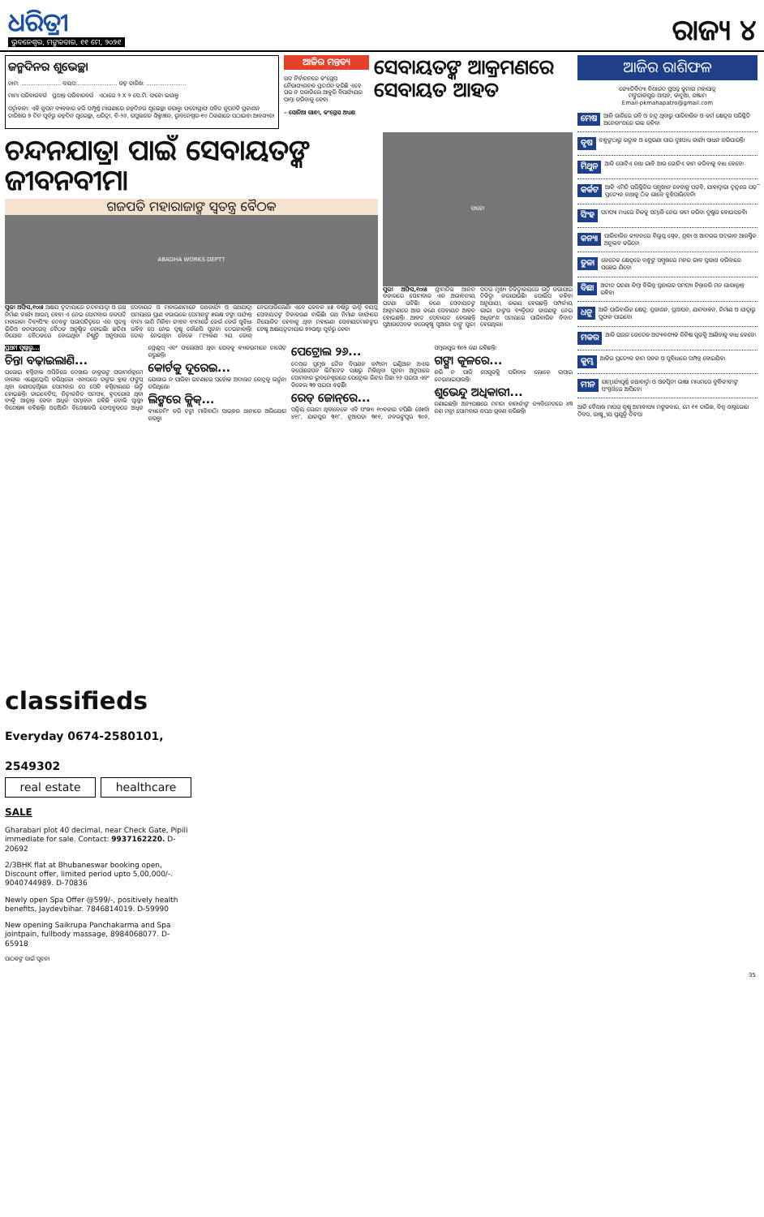ଧରିତ୍ରୀ
ଭୁବନେଶ୍ୱର, ମଙ୍ଗଳବାର, ୧୧ ମେ, ୨୦୨୧
ରାଜ୍ୟ ୪
ଜନ୍ମଦିନର ଶୁଭେଚ୍ଛା
ନାମ: ...................... ବୟସ:...................... ଜନ୍ମ ତାରିଖ: ......................
ମାମା ପରିବାରବର୍ଗ ପ୍ରଶାନ୍ତ ପରିବାରବର୍ଗ ଏଠାରେ ୨ X ୨ ସେ.ମି. ଫଟୋ ଲଗାନ୍ତୁ
ସର୍ତ୍ତାବଳୀ: ଏହି କୁପନ ବ୍ୟବହାର କରି ସମ୍ପୂର୍ଣ୍ଣ ମାଗଣାରେ ଜନ୍ମଦିନର ଶୁଭେଚ୍ଛା କରାନ୍ତୁ। ଫଟୋଗ୍ରାଫ ସହିତ କୁପନଟି ପ୍ରକାଶନ ତାରିଖର ୭ ଦିନ ପୂର୍ବରୁ ଜନ୍ମଦିନ ଶୁଭେଚ୍ଛା, ଧରିତ୍ରୀ, ବି-୨୬, ରସୁଲଗଡ ଶିଳ୍ପାଞ୍ଚଳ, ଭୁବନେଶ୍ୱର-୧୦ ଠିକଣାରେ ପଠାଇବା ଆବଶ୍ୟକ।
ଆଜିର ମନ୍ତବ୍ୟ
ଗତ ନିର୍ବାଚନରେ କଂଗ୍ରେସ ନୈରାଶ୍ୟଜନକ ପ୍ରଦର୍ଶନ କରିଛି ଏବେ ଘର ନ ସଜାଡିଲେ ଆହୁରି ବିପର୍ଯ୍ୟୟର ସାମ୍ନା କରିବାକୁ ହେବ।
– ସୋନିଆ ଗାନ୍ଧୀ, କଂଗ୍ରେସ ଅଧ୍ୟକ୍ଷ
ସେବାୟତଙ୍କ ଆକ୍ରମଣରେ ସେବାୟତ ଆହତ
ଚନ୍ଦନଯାତ୍ରା ପାଇଁ ସେବାୟତଙ୍କ ଜୀବନବୀମା
ଗଜପତି ମହାରାଜାଙ୍କ ସ୍ୱତନ୍ତ୍ର ବୈଠକ
ABADHA WORKS DEPTT
ପୁରୀ ଅଫିସ,୧୦।୫ ଅକ୍ଷୟ ତୃତୀୟାରେ ଚନ୍ଦନଯାତ୍ରା ଓ ରଥ ନିର୍ମାଣ କାର୍ଯ୍ୟ ଆରମ୍ଭ ହେବ। ଏ ନେଇ ସୋମବାର ଗଜପତି ମହାରାଜା ଦିବ୍ୟସିଂହ ଦେବଙ୍କ ସଭାପତିତ୍ୱରେ ଏକ ସ୍ୱତନ୍ତ୍ର ଭିଡିଓ କନଫରେନ୍ସ ବୈଠକ ଅନୁଷ୍ଠିତ ହୋଇଛି। ଛତିଶା ନିଯୋଗ ବୈଠକରେ ହୋଇଥିବା ନିଷ୍ପତ୍ତି ଅନୁସାରେ ସେବାୟତ ଓ ମହାରଣାମାନେ ରଥକାର୍ଯ୍ୟ ଓ ରଥଯାତ୍ରା ସମୟରେ ପ୍ରାଣ ହରାଇଲେ ସେମାନଙ୍କୁ ୫ଲକ୍ଷ ଟଙ୍କା ପର୍ଯ୍ୟନ୍ତ ବୀମା ରାଶି ମିଳିବ। ଜୀବନ ବୀମାରେ କେଉଁ କେଉଁ ସୁବିଧା ରହିବ ସେ ନେଇ ସ୍ୱଷ୍ଟ କୌଣସି ସୂଚନା ଦେଇନାହାନ୍ତି। ତୋକ୍ ନେଇଥିବା ବେଳେ ୮୯୨ଜଣ ୨ୟ ଡୋଜ୍ ନେଇସାରିଲେଣି। ଏବେ କେବଳ ୪୫ ବର୍ଷରୁ ଊର୍ଦ୍ଧ୍ୱ ବୟସ୍କ ସେବାୟତଙ୍କ ଟିକାକରଣ ଚାଲିଛି। ରଥ ନିର୍ମାଣ କାର୍ଯ୍ୟରେ ନିୟୋଜିତ ହେବାକୁ ଥିବା ମହାରଣା ସେବାୟତମାନଙ୍କର ଟେଷ୍ଟ ଅକ୍ଷୟତୃତୀୟାର ୭୨ଘଣ୍ଟା ପୂର୍ବରୁ ହେବ।
ଫଟୋ
ପୁରୀ ଅଫିସ,୧୦।୫ ଶ୍ରୀମନ୍ଦିର ଆନନ୍ଦ ବଜାରରେ ସୋମବାର ଏକ ଅଭାବନୀୟ ଘଟଣା ଘଟିଛି। ଜଣେ ସେବାୟତଙ୍କ ଆକ୍ରମଣରେ ଆଉ ଜଣେ ସେବାୟତ ଆହତ ହୋଇଛନ୍ତି। ଆହତ ସେବାୟତ ହେଉଛନ୍ତି ସୁଆରସେବକ ହରେକୃଷ୍ଣ ସୁଆର। ତାଙ୍କୁ ପୁରୀ ସଦର ମୁଖ୍ୟ ଚିକିତ୍ସାଳୟରେ ଭର୍ତ୍ତି କରାଯାଇ ଚିକିତ୍ସା କରାଯାଉଛି। ପୋଲିସ କହିବା ଅନୁଯାୟୀ, ଉଭୟ ହେଉଛନ୍ତି ସମ୍ପର୍କୀୟ ଭାଇ। ତାଙ୍କର ବ୍ୟକ୍ତିଗତ କାରଣକୁ ନେଇ ଅଧିକାଂଶ ସମୟରେ ପାରିବାରିକ ବିବାଦ ହେଉଥିଲା।
ପ୍ରଥମ ପୃଷ୍ଠାରୁ...
ଚିନ୍ତା ବଢ଼ାଇଲାଣି...
ଘରୋଇ ହସ୍ପିଟାଲ ଓପିଡିରେ ଦେଖାଇ ଡାକ୍ତରଙ୍କ ପରାମର୍ଶକ୍ରମେ ନାକାଲ ଏଣ୍ଡୋସ୍କୋପି କରିଥିଲେ। ଏହାପରେ ତାଙ୍କର ବ୍ଲାକ୍ ଫଙ୍ଗସ୍ ଥିବା ଜଣାପଡ଼ିଥିଲା। ସୋମବାର ସେ ସେହି ହସ୍ପିଟାଲରେ ଭର୍ତ୍ତି ହୋଇଛନ୍ତି। ଡାଇବେଟିସ୍, କିଡ୍ନୀଜନିତ ସମସ୍ୟା, ହୃଦ୍‌ରୋଗ ଥିବା ବ୍ୟକ୍ତି ଆକ୍ରାନ୍ତ ହେବା ଅଧିକ ସମ୍ଭାବନା ରହିଛି ବୋଲି ସ୍ୱାସ୍ଥ୍ୟ ବିଶେଷଜ୍ଞ କହିଛନ୍ତି। ଓଡ଼ିଆଡି। ବିଶେଷକରି ଫେସ୍‌ବୁକ୍‌ରେ ଅଧିକ ଫ୍ରେଣ୍ଡସ୍ ଏବଂ ଫଲୋଅର୍ସ ଥିବା ପେଜ୍‌କୁ ହ୍ୟାକର୍‌ମାନେ ଟାର୍ଗେଟ୍ କରୁଛନ୍ତି।
କୋର୍ଟକୁ ଦୂରେଇ...
ଯୋଗାଇ ନ ପାରିବା ଘଟଣାରେ ସର୍ବୋଚ୍ଚ ଅଦାଲତ କେନ୍ଦ୍ରକୁ ଭର୍ତ୍ସନା କରିଥିଲେ।
ଲିଙ୍କରେ କ୍ଲିକ୍...
ହ୍ୟାକେମିଂ କରି ଟଙ୍କା ମାଗିବାଠି। ସାଇବର ଥାନାରେ ଅଭିଯୋଗ କରନ୍ତୁ।
ପେଟ୍ରୋଲ ୨୬...
ଦେଶର ପ୍ରମୁଖ ତୈଳ ବିପଣନ କମ୍ପାନୀ ଇଣ୍ଡିଆନ ଅଏଲ କର୍ପୋରେସନ ଲିମିଟେଡ ପକ୍ଷରୁ ମିଳିଥିବା ସୂଚନା ଅନୁସାରେ ସୋମବାର ଭୁବନେଶ୍ୱରରେ ପେଟ୍ରୋଲ ଲିଟର ପିଛା ୨୬ ପଇସା ଏବଂ ଡିଜେଲ ୩୭ ପଇସା ବଢ଼ିଛି।
ରେଡ୍ ଜୋନ୍‌ରେ...
ସକ୍ରିୟ ରୋଗୀ ଥିବାବେଳେ ଏହି ସଂଖ୍ୟା ୧୦ହଜାର ଟପିଛି। ଖୋର୍ଦ୍ଧା ୪୧୮, ଯାଜପୁର ୩୧୮, ନୂଆପଡ଼ା ୩୧୧, ନବରଙ୍ଗପୁର ୩୦୬, ସମ୍ବଲପୁର ୩୦୨ ଜଣ ରହିଛନ୍ତି।
ଗଙ୍ଗା କୂଳରେ...
କରି ନ ପାରି ସେଗୁଡ଼ିକୁ ପରିବାର ଲୋକେ ଭସାଇ ଦେଉଥାଇପାରନ୍ତି।
ଶୁଭେନ୍ଦୁ ଅଧିକାରୀ...
ଜଣାଇଛନ୍ତି। ଅନ୍ୟପକ୍ଷରେ ମମତା ବାନାର୍ଜୀଙ୍କ କ୍ୟାବିନେଟରେ ୪୩ ଜଣ ମନ୍ତ୍ରୀ ସୋମବାର ଶପଥ ଗ୍ରହଣ କରିଛନ୍ତି।
classifieds Everyday 0674-2580101, 2549302
real estate healthcare
SALE
Gharabari plot 40 decimal, near Check Gate, Pipili immediate for sale. Contact: 9937162220. D-20692
2/3BHK flat at Bhubaneswar booking open, Discount offer, limited period upto 5,00,000/-. 9040744989. D-70836
Newly open Spa Offer @599/-, positively health benefits, Jaydevbihar. 7846814019. D-59990
New opening Saikrupa Panchakarma and Spa jointpain, fullbody massage, 8984068077. D-65918
ପାଠକଙ୍କ ପାଇଁ ସୂଚନା
ଆଜିର ରାଶିଫଳ
ଜ୍ୟୋତିର୍ବିଦ୍ୟା ବିଶାରଦ ପ୍ରସନ୍ନ କୁମାର ମହାପାତ୍ର
ମଙ୍ଗରାଜପୁର ଶାସନ, କାଦୁଆ, ଗଞ୍ଜାମ
Email-pkmahapatro@gmail.com
ମେଷ ଆଜି ରାଶିରେ ରବି ଓ ଚନ୍ଦ୍ର ଥିବାରୁ ପାରିବାରିକ ଓ କର୍ମ କ୍ଷେତ୍ରର ପରିସ୍ଥିତି ଅନେକାଂଶରେ ଭଲ ରହିବ।
ବୃଷ ବନ୍ଧୁଙ୍କଠାରୁ ଉତ୍ସାହ ଓ ପ୍ରେରଣା ପାଇ ଦୁଃସାଧ୍ୟ କାର୍ଯ୍ୟ ସାଧନ କରିପାରନ୍ତି।
ମିଥୁନ ଆଜି ଗୋଟିଏ କଥା ଭାବି ଆଉ ଗୋଟିଏ କାମ କରିବାକୁ ବାଧ ହେବେ।
କର୍କଟ ଆଜି ଏମିତି ପରିସ୍ଥିତିର ସମ୍ମୁଖୀନ ହେବାକୁ ପଡ଼ିବ, ଯାହାଦ୍ୱାରା ଦ୍ୱନ୍ଦ୍ୱରେ ପଡ଼ି ପ୍ରତ୍ୟେକ କଥାକୁ ଠିକ୍ ଭାବେ ବୁଝିପାରିବେନି।
ସିଂହ ସମସ୍ୟା ମଧ୍ୟରେ ନିଜକୁ ସମ୍ଭାଳି ନେଇ କାମ କରିବା ଦୁଷ୍କର ହୋଇପଡ଼ିବ।
କନ୍ୟା ପାରିବାରିକ ଜୀବନରେ ବିଲୁପ୍ତ ସ୍ନେହ, ଶ୍ରଦ୍ଧା ଓ ଆଦରର ସଦ୍‌ଭାବ ଆକସ୍ମିକ ଅନୁଭବ କରିବେ।
ତୁଳା କେତେକ କ୍ଷେତ୍ରରେ ବନ୍ଧୁଙ୍କ ସମ୍ମୁଖରେ ମନର ଭାବ ପ୍ରକାଶ କରିବାରେ ପଛେଇ ଯିବେ।
ବିଛା ଅତୀତ ଘଟଣା କିମ୍ବା ବିଭିନ୍ନ ପ୍ରକାରର ସମସ୍ୟା ଚିନ୍ତାକରି ମନ ଭାରାକ୍ରାନ୍ତ ରହିବ।
ଧନୁ ଆଜି ପାରିବାରିକ କ୍ଷେତ୍ର, ପ୍ରକାଶନ, ପ୍ରଶାସନ, ଯାନବାହନ, ନିର୍ମାଣ ଓ ଯାତ୍ରାରୁ ସୁଫଳ ପାଇବେ।
ମକର ଆଜି ଘରର କେତେକ ଅତ୍ୟାବଶ୍ୟକ ଜିନିଷ ଗୁଡ଼ିକୁ ଆଣିବାକୁ ବାଧ ହେବେ।
କୁମ୍ଭ ଆଜିର ପ୍ରତ୍ୟେକ କାମ ସହଜ ଓ ସୁବିଧାରେ ସମ୍ପନ୍ନ ହୋଇଯିବ।
ମୀନ ଗାମ୍ଭୀର୍ଯ୍ୟପୂର୍ଣ୍ଣ କଥାବାର୍ତ୍ତା ଓ ଓଜସ୍ୱିନୀ ଭାଷା ମାଧ୍ୟମରେ ବୁଦ୍ଧିଜୀବୀଙ୍କ ସଂସ୍ପର୍ଶରେ ଆସିବେ।
ଆଜି ବୈଶାଖ ମାସର କୃଷ୍ଣ ଅମାବାସ୍ୟା ମଙ୍ଗଳବାର, ମେ ୧୧ ତାରିଖ, ବିଶ୍ୱ ଶାସ୍ତ୍ରରୋଗ ଦିବସ, ରାଷ୍ଟ୍ରୀୟ ପ୍ରଯୁକ୍ତି ଦିବସ।
35